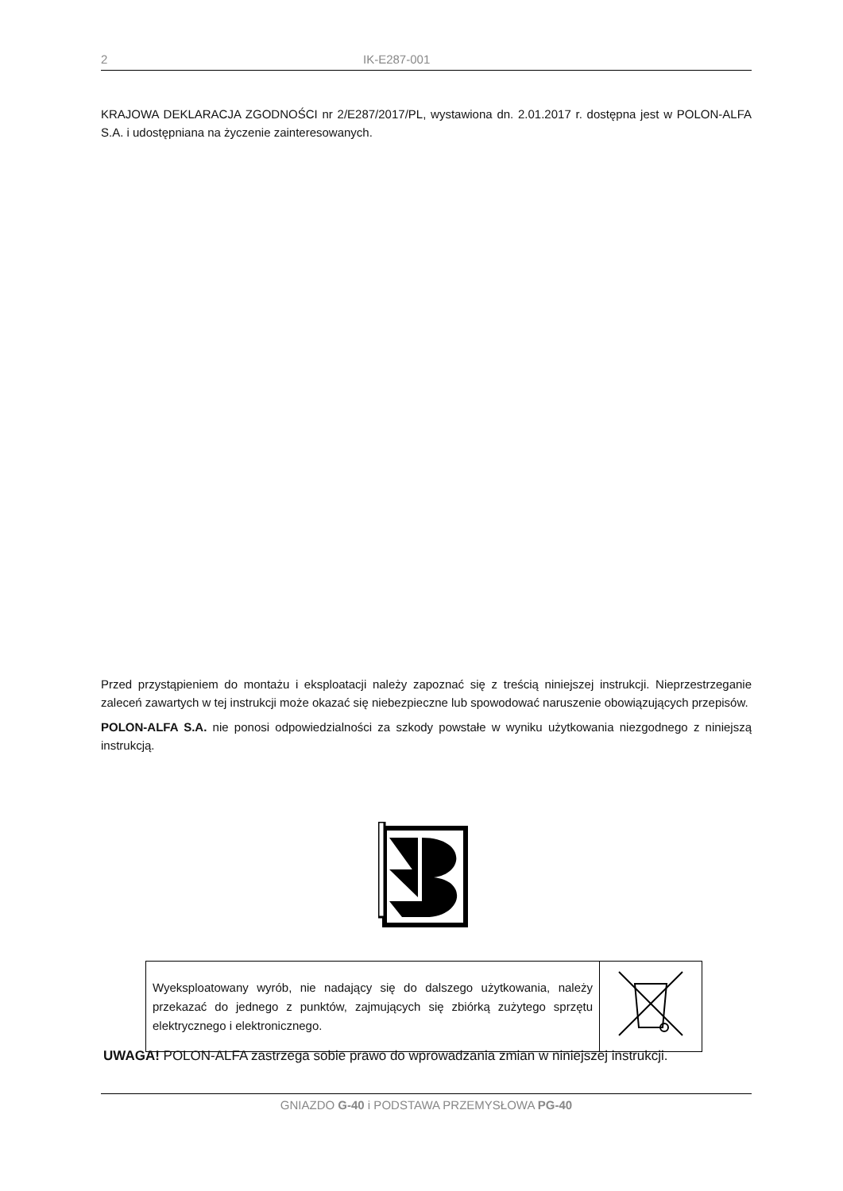2 IK-E287-001
KRAJOWA DEKLARACJA ZGODNOŚCI nr 2/E287/2017/PL, wystawiona dn. 2.01.2017 r. dostępna jest w POLON-ALFA S.A. i udostępniana na życzenie zainteresowanych.
Przed przystąpieniem do montażu i eksploatacji należy zapoznać się z treścią niniejszej instrukcji. Nieprzestrzeganie zaleceń zawartych w tej instrukcji może okazać się niebezpieczne lub spowodować naruszenie obowiązujących przepisów.
POLON-ALFA S.A. nie ponosi odpowiedzialności za szkody powstałe w wyniku użytkowania niezgodnego z niniejszą instrukcją.
| Wyeksploatowany wyrób, nie nadający się do dalszego użytkowania, należy przekazać do jednego z punktów, zajmujących się zbiórką zużytego sprzętu elektrycznego i elektronicznego. | |
UWAGA! POLON-ALFA zastrzega sobie prawo do wprowadzania zmian w niniejszej instrukcji.
GNIAZDO G-40 i PODSTAWA PRZEMYSŁOWA PG-40